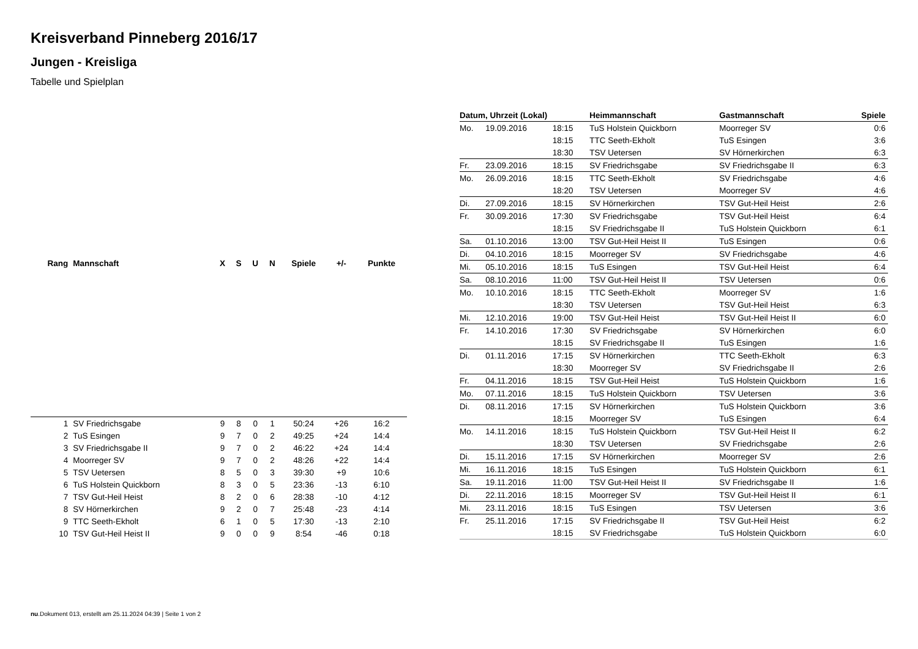Kreisverband Pinneberg 2016/17
Jungen - Kreisliga
Tabelle und Spielplan
| Rang | Mannschaft | X | S | U | N | Spiele | +/- | Punkte |
| --- | --- | --- | --- | --- | --- | --- | --- | --- |
| 1 | SV Friedrichsgabe | 9 | 8 | 0 | 1 | 50:24 | +26 | 16:2 |
| 2 | TuS Esingen | 9 | 7 | 0 | 2 | 49:25 | +24 | 14:4 |
| 3 | SV Friedrichsgabe II | 9 | 7 | 0 | 2 | 46:22 | +24 | 14:4 |
| 4 | Moorreger SV | 9 | 7 | 0 | 2 | 48:26 | +22 | 14:4 |
| 5 | TSV Uetersen | 8 | 5 | 0 | 3 | 39:30 | +9 | 10:6 |
| 6 | TuS Holstein Quickborn | 8 | 3 | 0 | 5 | 23:36 | -13 | 6:10 |
| 7 | TSV Gut-Heil Heist | 8 | 2 | 0 | 6 | 28:38 | -10 | 4:12 |
| 8 | SV Hörnerkirchen | 9 | 2 | 0 | 7 | 25:48 | -23 | 4:14 |
| 9 | TTC Seeth-Ekholt | 6 | 1 | 0 | 5 | 17:30 | -13 | 2:10 |
| 10 | TSV Gut-Heil Heist II | 9 | 0 | 0 | 9 | 8:54 | -46 | 0:18 |
| Datum, Uhrzeit (Lokal) | | | Heimmannschaft | Gastmannschaft | Spiele |
| --- | --- | --- | --- | --- | --- |
| Mo. | 19.09.2016 | 18:15 | TuS Holstein Quickborn | Moorreger SV | 0:6 |
| | | 18:15 | TTC Seeth-Ekholt | TuS Esingen | 3:6 |
| | | 18:30 | TSV Uetersen | SV Hörnerkirchen | 6:3 |
| Fr. | 23.09.2016 | 18:15 | SV Friedrichsgabe | SV Friedrichsgabe II | 6:3 |
| Mo. | 26.09.2016 | 18:15 | TTC Seeth-Ekholt | SV Friedrichsgabe | 4:6 |
| | | 18:20 | TSV Uetersen | Moorreger SV | 4:6 |
| Di. | 27.09.2016 | 18:15 | SV Hörnerkirchen | TSV Gut-Heil Heist | 2:6 |
| Fr. | 30.09.2016 | 17:30 | SV Friedrichsgabe | TSV Gut-Heil Heist | 6:4 |
| | | 18:15 | SV Friedrichsgabe II | TuS Holstein Quickborn | 6:1 |
| Sa. | 01.10.2016 | 13:00 | TSV Gut-Heil Heist II | TuS Esingen | 0:6 |
| Di. | 04.10.2016 | 18:15 | Moorreger SV | SV Friedrichsgabe | 4:6 |
| Mi. | 05.10.2016 | 18:15 | TuS Esingen | TSV Gut-Heil Heist | 6:4 |
| Sa. | 08.10.2016 | 11:00 | TSV Gut-Heil Heist II | TSV Uetersen | 0:6 |
| Mo. | 10.10.2016 | 18:15 | TTC Seeth-Ekholt | Moorreger SV | 1:6 |
| | | 18:30 | TSV Uetersen | TSV Gut-Heil Heist | 6:3 |
| Mi. | 12.10.2016 | 19:00 | TSV Gut-Heil Heist | TSV Gut-Heil Heist II | 6:0 |
| Fr. | 14.10.2016 | 17:30 | SV Friedrichsgabe | SV Hörnerkirchen | 6:0 |
| | | 18:15 | SV Friedrichsgabe II | TuS Esingen | 1:6 |
| Di. | 01.11.2016 | 17:15 | SV Hörnerkirchen | TTC Seeth-Ekholt | 6:3 |
| | | 18:30 | Moorreger SV | SV Friedrichsgabe II | 2:6 |
| Fr. | 04.11.2016 | 18:15 | TSV Gut-Heil Heist | TuS Holstein Quickborn | 1:6 |
| Mo. | 07.11.2016 | 18:15 | TuS Holstein Quickborn | TSV Uetersen | 3:6 |
| Di. | 08.11.2016 | 17:15 | SV Hörnerkirchen | TuS Holstein Quickborn | 3:6 |
| | | 18:15 | Moorreger SV | TuS Esingen | 6:4 |
| Mo. | 14.11.2016 | 18:15 | TuS Holstein Quickborn | TSV Gut-Heil Heist II | 6:2 |
| | | 18:30 | TSV Uetersen | SV Friedrichsgabe | 2:6 |
| Di. | 15.11.2016 | 17:15 | SV Hörnerkirchen | Moorreger SV | 2:6 |
| Mi. | 16.11.2016 | 18:15 | TuS Esingen | TuS Holstein Quickborn | 6:1 |
| Sa. | 19.11.2016 | 11:00 | TSV Gut-Heil Heist II | SV Friedrichsgabe II | 1:6 |
| Di. | 22.11.2016 | 18:15 | Moorreger SV | TSV Gut-Heil Heist II | 6:1 |
| Mi. | 23.11.2016 | 18:15 | TuS Esingen | TSV Uetersen | 3:6 |
| Fr. | 25.11.2016 | 17:15 | SV Friedrichsgabe II | TSV Gut-Heil Heist | 6:2 |
| | | 18:15 | SV Friedrichsgabe | TuS Holstein Quickborn | 6:0 |
nu.Dokument 013, erstellt am 25.11.2024 04:39 | Seite 1 von 2